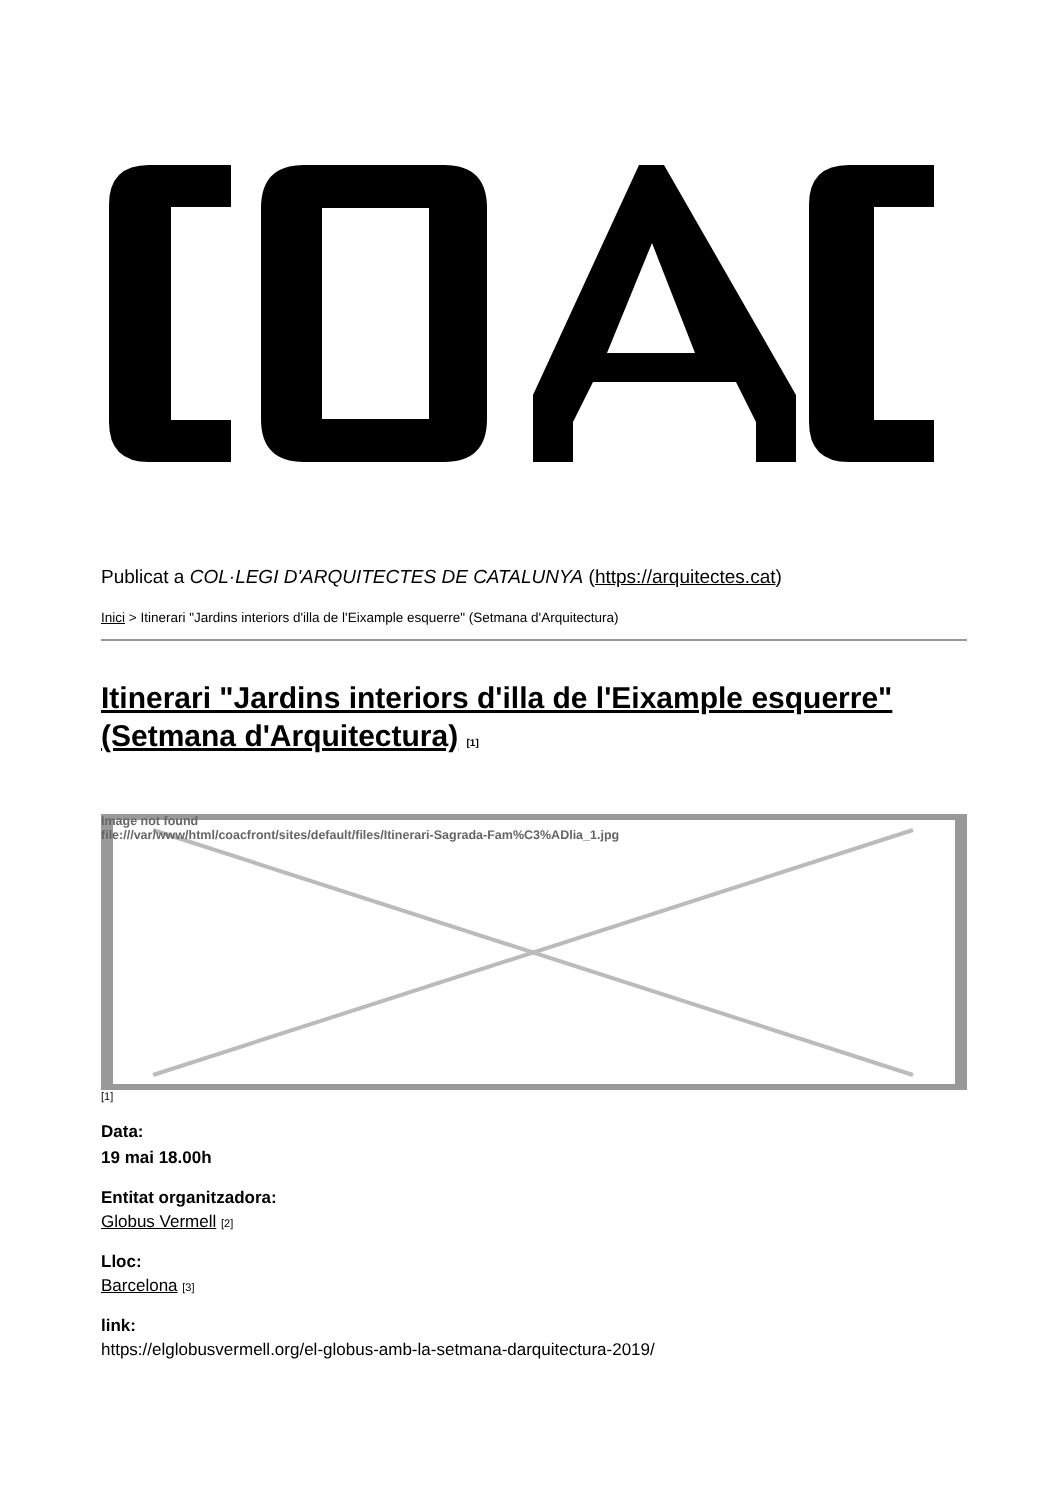Publicat a COL·LEGI D'ARQUITECTES DE CATALUNYA (https://arquitectes.cat)
Inici > Itinerari "Jardins interiors d'illa de l'Eixample esquerre" (Setmana d'Arquitectura)
Itinerari "Jardins interiors d'illa de l'Eixample esquerre" (Setmana d'Arquitectura) <sup>[1]</sup>
Image not found
file:///var/www/html/coacfront/sites/default/files/Itinerari-Sagrada-Fam%C3%ADlia_1.jpg
[1]
Data:
19 mai 18.00h
Entitat organitzadora:
Globus Vermell [2]
Lloc:
Barcelona [3]
link:
https://elglobusvermell.org/el-globus-amb-la-setmana-darquitectura-2019/